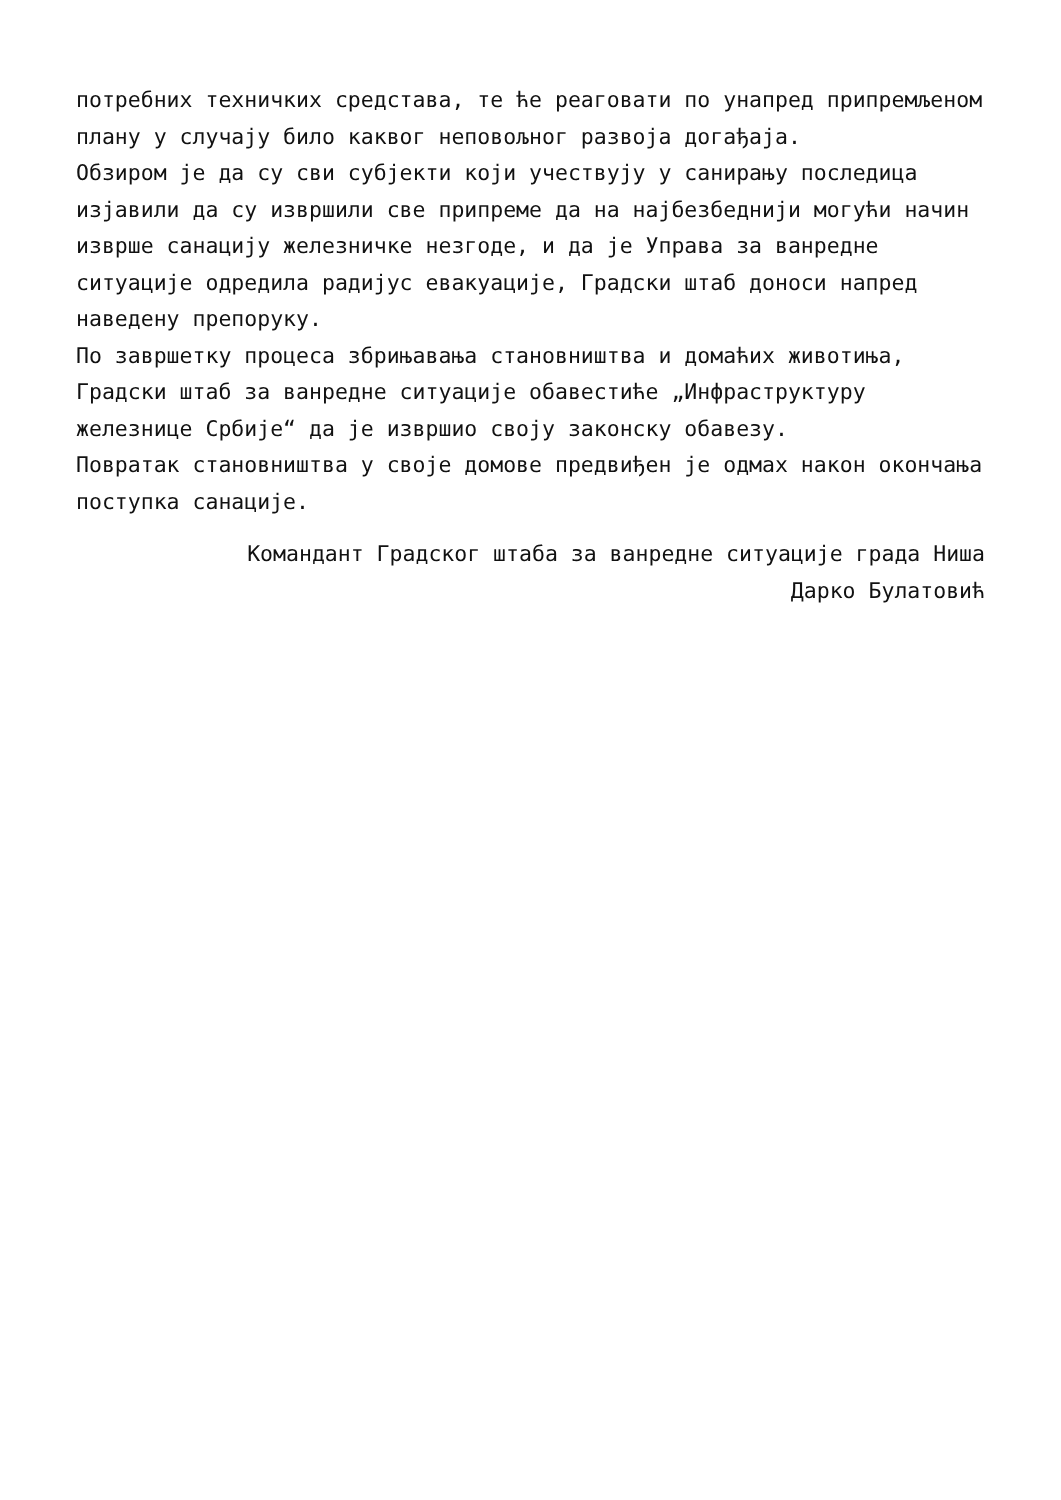потребних техничких средстава, те ће реаговати по унапред припремљеном плану у случају било каквог неповољног развоја догађаја.
Обзиром је да су сви субјекти који учествују у санирању последица изјавили да су извршили све припреме да на најбезбеднији могући начин изврше санацију железничке незгоде, и да је Управа за ванредне ситуације одредила радијус евакуације, Градски штаб доноси напред наведену препоруку.
По завршетку процеса збрињавања становништва и домаћих животиња, Градски штаб за ванредне ситуације обавестиће „Инфраструктуру железнице Србије“ да је извршио своју законску обавезу.
Повратак становништва у своје домове предвиђен је одмах након окончања поступка санације.
Командант Градског штаба за ванредне ситуације града Ниша
Дарко Булатовић